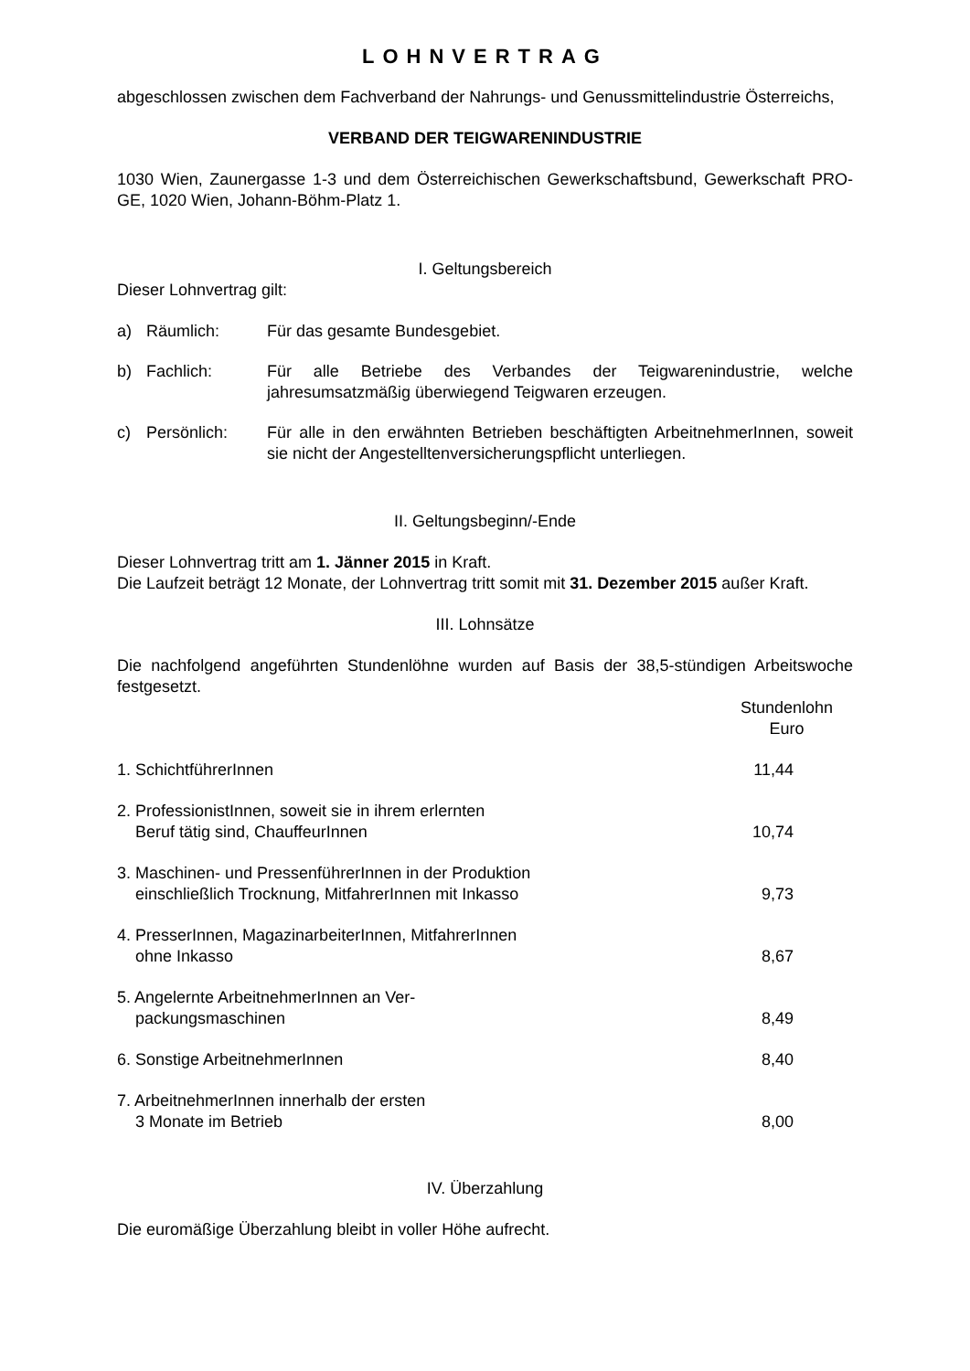LOHNVERTRAG
abgeschlossen zwischen dem Fachverband der Nahrungs- und Genussmittelindustrie Österreichs,
VERBAND DER TEIGWARENINDUSTRIE
1030 Wien, Zaunergasse 1-3 und dem Österreichischen Gewerkschaftsbund, Gewerkschaft PRO-GE, 1020 Wien, Johann-Böhm-Platz 1.
I. Geltungsbereich
Dieser Lohnvertrag gilt:
| a) | Räumlich: | Für das gesamte Bundesgebiet. |
| b) | Fachlich: | Für alle Betriebe des Verbandes der Teigwarenindustrie, welche jahresumsatzmäßig überwiegend Teigwaren erzeugen. |
| c) | Persönlich: | Für alle in den erwähnten Betrieben beschäftigten ArbeitnehmerInnen, soweit sie nicht der Angestelltenversicherungspflicht unterliegen. |
II. Geltungsbeginn/-Ende
Dieser Lohnvertrag tritt am 1. Jänner 2015 in Kraft.
Die Laufzeit beträgt 12 Monate, der Lohnvertrag tritt somit mit 31. Dezember 2015 außer Kraft.
III. Lohnsätze
Die nachfolgend angeführten Stundenlöhne wurden auf Basis der 38,5-stündigen Arbeitswoche festgesetzt.
| | Stundenlohn Euro |
| 1. SchichtführerInnen | 11,44 |
| 2. ProfessionistInnen, soweit sie in ihrem erlernten Beruf tätig sind, ChauffeurInnen | 10,74 |
| 3. Maschinen- und PressenführerInnen in der Produktion einschließlich Trocknung, MitfahrerInnen mit Inkasso | 9,73 |
| 4. PresserInnen, MagazinarbeiterInnen, MitfahrerInnen ohne Inkasso | 8,67 |
| 5. Angelernte ArbeitnehmerInnen an Ver- packungsmaschinen | 8,49 |
| 6. Sonstige ArbeitnehmerInnen | 8,40 |
| 7. ArbeitnehmerInnen innerhalb der ersten 3 Monate im Betrieb | 8,00 |
IV. Überzahlung
Die euromäßige Überzahlung bleibt in voller Höhe aufrecht.